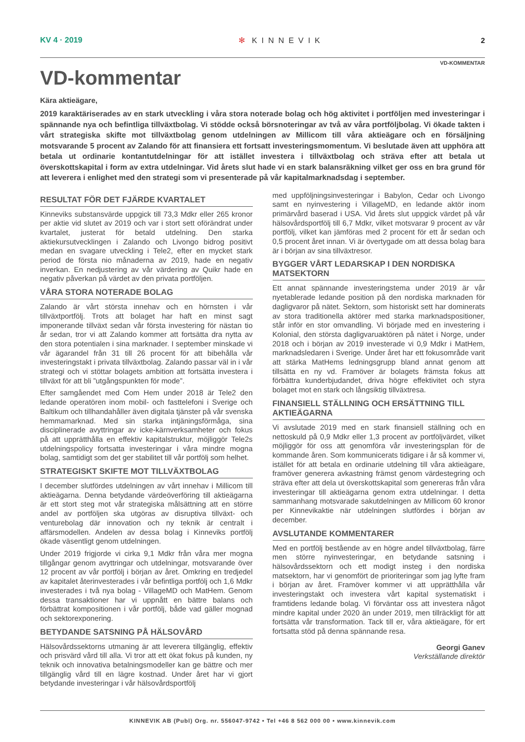KV 4 · 2019 ✻ KINNEVIK 2
VD-KOMMENTAR
VD-kommentar
Kära aktieägare,
2019 karaktäriserades av en stark utveckling i våra stora noterade bolag och hög aktivitet i portföljen med investeringar i spännande nya och befintliga tillväxtbolag. Vi stödde också börsnoteringar av två av våra portföljbolag. Vi ökade takten i vårt strategiska skifte mot tillväxtbolag genom utdelningen av Millicom till våra aktieägare och en försäljning motsvarande 5 procent av Zalando för att finansiera ett fortsatt investeringsmomentum. Vi beslutade även att upphöra att betala ut ordinarie kontantutdelningar för att istället investera i tillväxtbolag och sträva efter att betala ut överskottskapital i form av extra utdelningar. Vid årets slut hade vi en stark balansräkning vilket ger oss en bra grund för att leverera i enlighet med den strategi som vi presenterade på vår kapitalmarknadsdag i september.
RESULTAT FÖR DET FJÄRDE KVARTALET
Kinneviks substansvärde uppgick till 73,3 Mdkr eller 265 kronor per aktie vid slutet av 2019 och var i stort sett oförändrat under kvartalet, justerat för betald utdelning. Den starka aktiekursutvecklingen i Zalando och Livongo bidrog positivt medan en svagare utveckling i Tele2, efter en mycket stark period de första nio månaderna av 2019, hade en negativ inverkan. En nedjustering av vår värdering av Quikr hade en negativ påverkan på värdet av den privata portföljen.
VÅRA STORA NOTERADE BOLAG
Zalando är vårt största innehav och en hörnsten i vår tillväxtportfölj. Trots att bolaget har haft en minst sagt imponerande tillväxt sedan vår första investering för nästan tio år sedan, tror vi att Zalando kommer att fortsätta dra nytta av den stora potentialen i sina marknader. I september minskade vi vår ägarandel från 31 till 26 procent för att bibehålla vår investeringstakt i privata tillväxtbolag. Zalando passar väl in i vår strategi och vi stöttar bolagets ambition att fortsätta investera i tillväxt för att bli ”utgångspunkten för mode”.
Efter samgåendet med Com Hem under 2018 är Tele2 den ledande operatören inom mobil- och fasttelefoni i Sverige och Baltikum och tillhandahåller även digitala tjänster på vår svenska hemmamarknad. Med sin starka intjäningsförmåga, sina disciplinerade avyttringar av icke-kärnverksamheter och fokus på att upprätthålla en effektiv kapitalstruktur, möjliggör Tele2s utdelningspolicy fortsatta investeringar i våra mindre mogna bolag, samtidigt som det ger stabilitet till vår portfölj som helhet.
STRATEGISKT SKIFTE MOT TILLVÄXTBOLAG
I december slutfördes utdelningen av vårt innehav i Millicom till aktieägarna. Denna betydande värdeöverföring till aktieägarna är ett stort steg mot vår strategiska målsättning att en större andel av portföljen ska utgöras av disruptiva tillväxt- och venturebolag där innovation och ny teknik är centralt i affärsmodellen. Andelen av dessa bolag i Kinneviks portfölj ökade väsentligt genom utdelningen.
Under 2019 frigjorde vi cirka 9,1 Mdkr från våra mer mogna tillgångar genom avyttringar och utdelningar, motsvarande över 12 procent av vår portfölj i början av året. Omkring en tredjedel av kapitalet återinvesterades i vår befintliga portfölj och 1,6 Mdkr investerades i två nya bolag - VillageMD och MatHem. Genom dessa transaktioner har vi uppnått en bättre balans och förbättrat kompositionen i vår portfölj, både vad gäller mognad och sektorexponering.
BETYDANDE SATSNING PÅ HÄLSOVÅRD
Hälsovårdssektorns utmaning är att leverera tillgänglig, effektiv och prisvärd vård till alla. Vi tror att ett ökat fokus på kunden, ny teknik och innovativa betalningsmodeller kan ge bättre och mer tillgänglig vård till en lägre kostnad. Under året har vi gjort betydande investeringar i vår hälsovårdsportfölj
med uppföljningsinvesteringar i Babylon, Cedar och Livongo samt en nyinvestering i VillageMD, en ledande aktör inom primärvård baserad i USA. Vid årets slut uppgick värdet på vår hälsovårdsportfölj till 6,7 Mdkr, vilket motsvarar 9 procent av vår portfölj, vilket kan jämföras med 2 procent för ett år sedan och 0,5 procent året innan. Vi är övertygade om att dessa bolag bara är i början av sina tillväxtresor.
BYGGER VÅRT LEDARSKAP I DEN NORDISKA MATSEKTORN
Ett annat spännande investeringstema under 2019 är vår nyetablerade ledande position på den nordiska marknaden för dagligvaror på nätet. Sektorn, som historiskt sett har dominerats av stora traditionella aktörer med starka marknadspositioner, står inför en stor omvandling. Vi började med en investering i Kolonial, den största dagligvaruaktören på nätet i Norge, under 2018 och i början av 2019 investerade vi 0,9 Mdkr i MatHem, marknadsledaren i Sverige. Under året har ett fokusområde varit att stärka MatHems ledningsgrupp bland annat genom att tillsätta en ny vd. Framöver är bolagets främsta fokus att förbättra kunderbjudandet, driva högre effektivitet och styra bolaget mot en stark och långsiktig tillväxtresa.
FINANSIELL STÄLLNING OCH ERSÄTTNING TILL AKTIEÄGARNA
Vi avslutade 2019 med en stark finansiell ställning och en nettoskuld på 0,9 Mdkr eller 1,3 procent av portföljvärdet, vilket möjliggör för oss att genomföra vår investeringsplan för de kommande åren. Som kommunicerats tidigare i år så kommer vi, istället för att betala en ordinarie utdelning till våra aktieägare, framöver generera avkastning främst genom värdestegring och sträva efter att dela ut överskottskapital som genereras från våra investeringar till aktieägarna genom extra utdelningar. I detta sammanhang motsvarade sakutdelningen av Millicom 60 kronor per Kinnevikaktie när utdelningen slutfördes i början av december.
AVSLUTANDE KOMMENTARER
Med en portfölj bestående av en högre andel tillväxtbolag, färre men större nyinvesteringar, en betydande satsning i hälsovårdssektorn och ett modigt insteg i den nordiska matsektorn, har vi genomfört de prioriteringar som jag lyfte fram i början av året. Framöver kommer vi att upprätthålla vår investeringstakt och investera vårt kapital systematiskt i framtidens ledande bolag. Vi förväntar oss att investera något mindre kapital under 2020 än under 2019, men tillräckligt för att fortsätta vår transformation. Tack till er, våra aktieägare, för ert fortsatta stöd på denna spännande resa.
Georgi Ganev
Verkställande direktör
KINNEVIK AB (Publ) Org. nr. 556047-9742 • Tel +46 8 562 000 00 • www.kinnevik.com